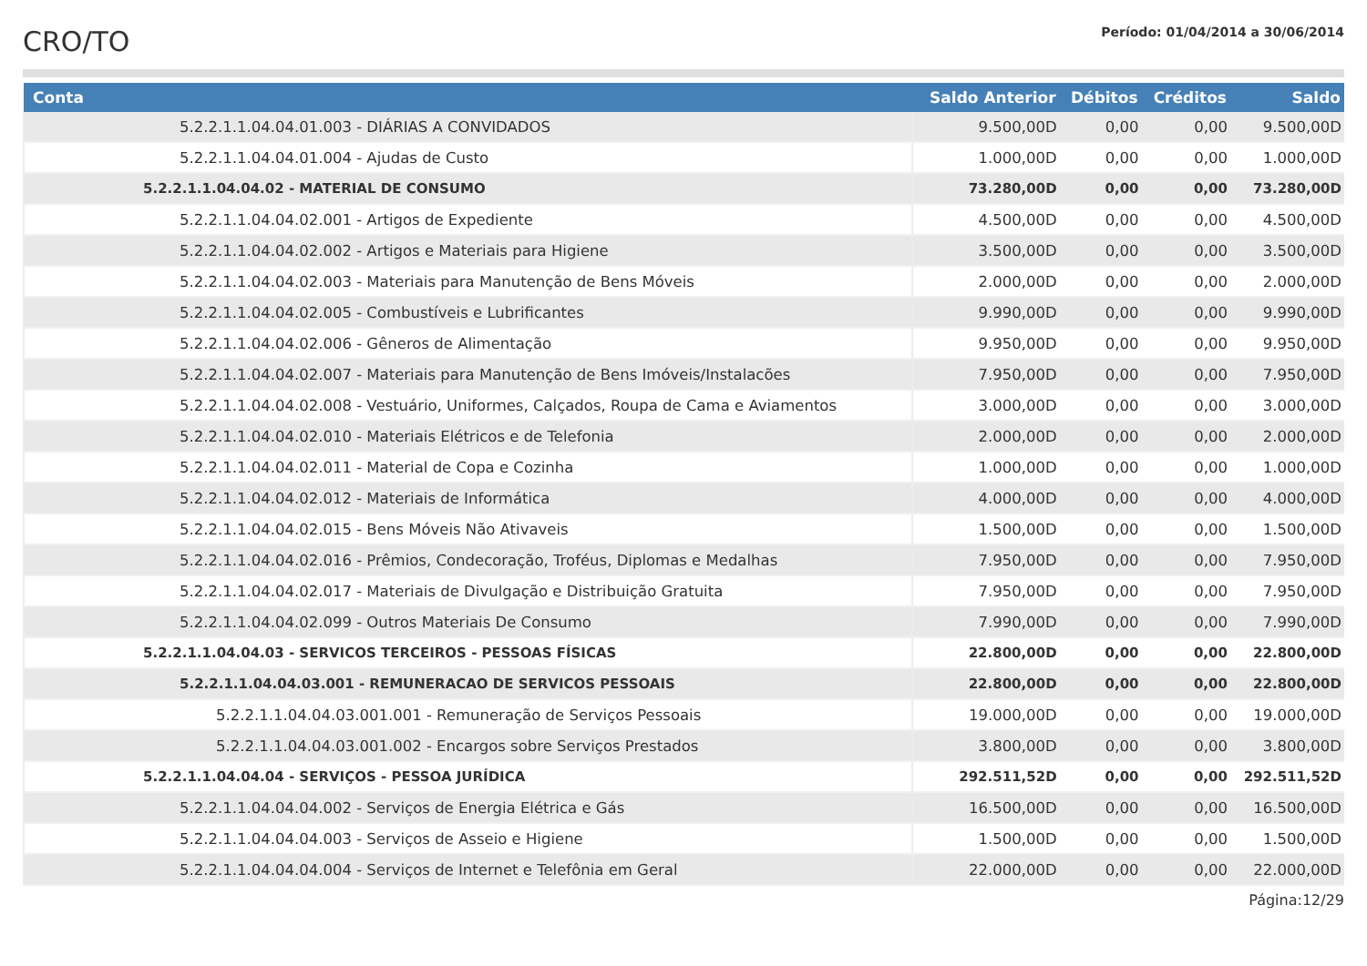CRO/TO
Período: 01/04/2014 a 30/06/2014
| Conta | Saldo Anterior | Débitos | Créditos | Saldo |
| --- | --- | --- | --- | --- |
| 5.2.2.1.1.04.04.01.003 - DIÁRIAS A CONVIDADOS | 9.500,00D | 0,00 | 0,00 | 9.500,00D |
| 5.2.2.1.1.04.04.01.004 - Ajudas de Custo | 1.000,00D | 0,00 | 0,00 | 1.000,00D |
| 5.2.2.1.1.04.04.02 - MATERIAL DE CONSUMO | 73.280,00D | 0,00 | 0,00 | 73.280,00D |
| 5.2.2.1.1.04.04.02.001 - Artigos de Expediente | 4.500,00D | 0,00 | 0,00 | 4.500,00D |
| 5.2.2.1.1.04.04.02.002 - Artigos e Materiais para Higiene | 3.500,00D | 0,00 | 0,00 | 3.500,00D |
| 5.2.2.1.1.04.04.02.003 - Materiais para Manutenção de Bens Móveis | 2.000,00D | 0,00 | 0,00 | 2.000,00D |
| 5.2.2.1.1.04.04.02.005 - Combustíveis e Lubrificantes | 9.990,00D | 0,00 | 0,00 | 9.990,00D |
| 5.2.2.1.1.04.04.02.006 - Gêneros de Alimentação | 9.950,00D | 0,00 | 0,00 | 9.950,00D |
| 5.2.2.1.1.04.04.02.007 - Materiais para Manutenção de Bens Imóveis/Instalacões | 7.950,00D | 0,00 | 0,00 | 7.950,00D |
| 5.2.2.1.1.04.04.02.008 - Vestuário, Uniformes, Calçados, Roupa de Cama e Aviamentos | 3.000,00D | 0,00 | 0,00 | 3.000,00D |
| 5.2.2.1.1.04.04.02.010 - Materiais Elétricos e de Telefonia | 2.000,00D | 0,00 | 0,00 | 2.000,00D |
| 5.2.2.1.1.04.04.02.011 - Material de Copa e Cozinha | 1.000,00D | 0,00 | 0,00 | 1.000,00D |
| 5.2.2.1.1.04.04.02.012 - Materiais de Informática | 4.000,00D | 0,00 | 0,00 | 4.000,00D |
| 5.2.2.1.1.04.04.02.015 - Bens Móveis Não Ativaveis | 1.500,00D | 0,00 | 0,00 | 1.500,00D |
| 5.2.2.1.1.04.04.02.016 - Prêmios, Condecoração, Troféus, Diplomas e Medalhas | 7.950,00D | 0,00 | 0,00 | 7.950,00D |
| 5.2.2.1.1.04.04.02.017 - Materiais de Divulgação e Distribuição Gratuita | 7.950,00D | 0,00 | 0,00 | 7.950,00D |
| 5.2.2.1.1.04.04.02.099 - Outros Materiais De Consumo | 7.990,00D | 0,00 | 0,00 | 7.990,00D |
| 5.2.2.1.1.04.04.03 - SERVICOS TERCEIROS - PESSOAS FÍSICAS | 22.800,00D | 0,00 | 0,00 | 22.800,00D |
| 5.2.2.1.1.04.04.03.001 - REMUNERACAO DE SERVICOS PESSOAIS | 22.800,00D | 0,00 | 0,00 | 22.800,00D |
| 5.2.2.1.1.04.04.03.001.001 - Remuneração de Serviços Pessoais | 19.000,00D | 0,00 | 0,00 | 19.000,00D |
| 5.2.2.1.1.04.04.03.001.002 - Encargos sobre Serviços Prestados | 3.800,00D | 0,00 | 0,00 | 3.800,00D |
| 5.2.2.1.1.04.04.04 - SERVIÇOS - PESSOA JURÍDICA | 292.511,52D | 0,00 | 0,00 | 292.511,52D |
| 5.2.2.1.1.04.04.04.002 - Serviços de Energia Elétrica e Gás | 16.500,00D | 0,00 | 0,00 | 16.500,00D |
| 5.2.2.1.1.04.04.04.003 - Serviços de Asseio e Higiene | 1.500,00D | 0,00 | 0,00 | 1.500,00D |
| 5.2.2.1.1.04.04.04.004 - Serviços de Internet e Telefônia em Geral | 22.000,00D | 0,00 | 0,00 | 22.000,00D |
Página:12/29